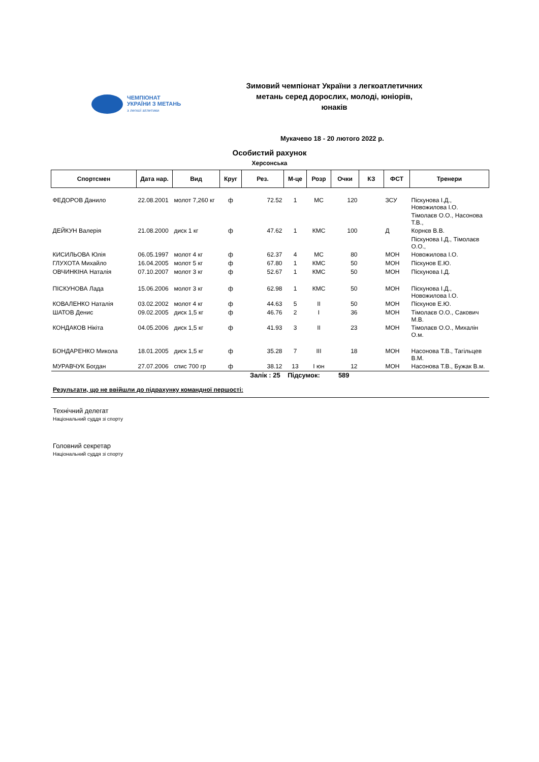ЧЕМПІОНАТ
УКРАЇНИ З МЕТАНЬ
з легкої атлетики
Зимовий чемпіонат України з легкоатлетичних метань серед дорослих, молоді, юніорів, юнаків
Мукачево 18 - 20 лютого 2022 р.
Особистий рахунок
Херсонська
| Спортсмен | Дата нар. | Вид | Круг | Рез. | М-це | Розр | Очки | КЗ | ФСТ | Тренери |
| --- | --- | --- | --- | --- | --- | --- | --- | --- | --- | --- |
| ФЕДОРОВ Данило | 22.08.2001 | молот 7,260 кг | ф | 72.52 | 1 | МС | 120 | | ЗСУ | Піскунова І.Д., Новожилова І.О. |
| | | | | | | | | | | Тімолаєв О.О., Насонова Т.В., |
| ДЕЙКУН Валерія | 21.08.2000 | диск 1 кг | ф | 47.62 | 1 | КМС | 100 | | Д | Корнєв В.В. |
| | | | | | | | | | | Піскунова І.Д., Тімолаєв О.О., |
| КИСИЛЬОВА Юлія | 06.05.1997 | молот 4 кг | ф | 62.37 | 4 | МС | 80 | | МОН | Новожилова І.О. |
| ГЛУХОТА Михайло | 16.04.2005 | молот 5 кг | ф | 67.80 | 1 | КМС | 50 | | МОН | Піскунов Е.Ю. |
| ОВЧИНКІНА Наталія | 07.10.2007 | молот 3 кг | ф | 52.67 | 1 | КМС | 50 | | МОН | Піскунова І.Д. |
| ПІСКУНОВА Лада | 15.06.2006 | молот 3 кг | ф | 62.98 | 1 | КМС | 50 | | МОН | Піскунова І.Д., Новожилова І.О. |
| КОВАЛЕНКО Наталія | 03.02.2002 | молот 4 кг | ф | 44.63 | 5 | II | 50 | | МОН | Піскунов Е.Ю. |
| ШАТОВ Денис | 09.02.2005 | диск 1,5 кг | ф | 46.76 | 2 | I | 36 | | МОН | Тімолаєв О.О., Сакович М.В. |
| КОНДАКОВ Нікіта | 04.05.2006 | диск 1,5 кг | ф | 41.93 | 3 | II | 23 | | МОН | Тімолаєв О.О., Михалін О.м. |
| БОНДАРЕНКО Микола | 18.01.2005 | диск 1,5 кг | ф | 35.28 | 7 | III | 18 | | МОН | Насонова Т.В., Тагільцев В.М. |
| МУРАВЧУК Богдан | 27.07.2006 | спис 700 гр | ф | 38.12 | 13 | I юн | 12 | | МОН | Насонова Т.В., Бужак В.м. |
Залік : 25 Підсумок: 589
Результати, що не ввійшли до підрахунку командної першості:
Технічний делегат
Національний суддя зі спорту
Головний секретар
Національний суддя зі спорту